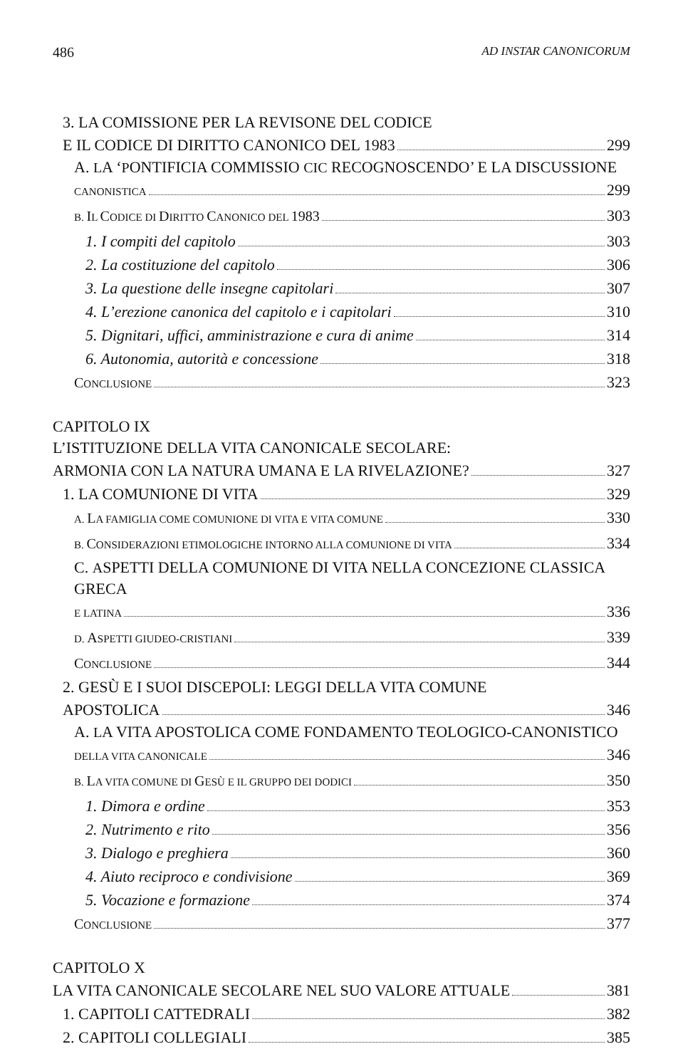486 AD INSTAR CANONICORUM
3. LA COMISSIONE PER LA REVISONE DEL CODICE
E IL CODICE DI DIRITTO CANONICO DEL 1983 299
A. LA ‘PONTIFICIA COMMISSIO CIC RECOGNOSCENDO’ E LA DISCUSSIONE
CANONISTICA 299
B. IL CODICE DI DIRITTO CANONICO DEL 1983 303
1. I compiti del capitolo 303
2. La costituzione del capitolo 306
3. La questione delle insegne capitolari 307
4. L’erezione canonica del capitolo e i capitolari 310
5. Dignitari, uffici, amministrazione e cura di anime 314
6. Autonomia, autorità e concessione 318
CONCLUSIONE 323
CAPITOLO IX
L’ISTITUZIONE DELLA VITA CANONICALE SECOLARE:
ARMONIA CON LA NATURA UMANA E LA RIVELAZIONE? 327
1. LA COMUNIONE DI VITA 329
A. LA FAMIGLIA COME COMUNIONE DI VITA E VITA COMUNE 330
B. CONSIDERAZIONI ETIMOLOGICHE INTORNO ALLA COMUNIONE DI VITA 334
C. ASPETTI DELLA COMUNIONE DI VITA NELLA CONCEZIONE CLASSICA GRECA
E LATINA 336
D. ASPETTI GIUDEO-CRISTIANI 339
CONCLUSIONE 344
2. GESÙ E I SUOI DISCEPOLI: LEGGI DELLA VITA COMUNE
APOSTOLICA 346
A. LA VITA APOSTOLICA COME FONDAMENTO TEOLOGICO-CANONISTICO
DELLA VITA CANONICALE 346
B. LA VITA COMUNE DI GESÙ E IL GRUPPO DEI DODICI 350
1. Dimora e ordine 353
2. Nutrimento e rito 356
3. Dialogo e preghiera 360
4. Aiuto reciproco e condivisione 369
5. Vocazione e formazione 374
CONCLUSIONE 377
CAPITOLO X
LA VITA CANONICALE SECOLARE NEL SUO VALORE ATTUALE 381
1. CAPITOLI CATTEDRALI 382
2. CAPITOLI COLLEGIALI 385